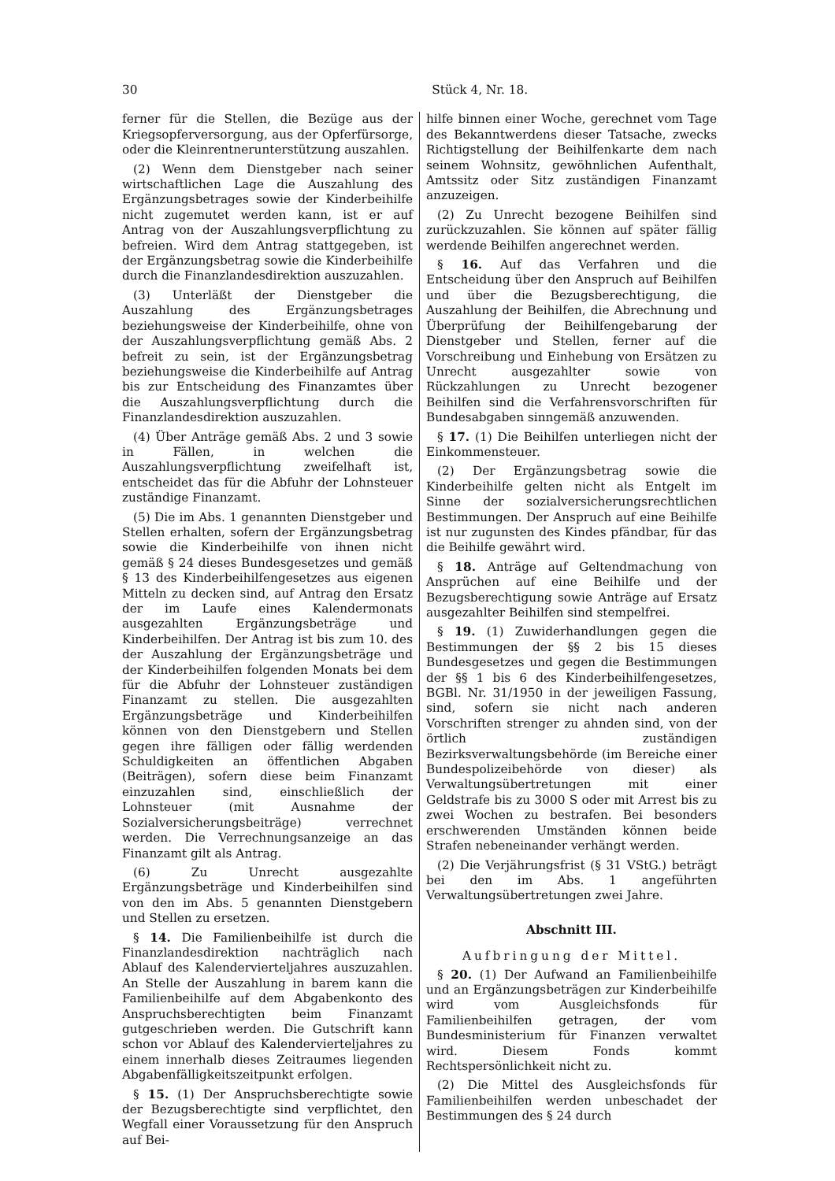30 Stück 4, Nr. 18.
ferner für die Stellen, die Bezüge aus der Kriegsopferversorgung, aus der Opferfürsorge, oder die Kleinrentnerunterstützung auszahlen.
(2) Wenn dem Dienstgeber nach seiner wirtschaftlichen Lage die Auszahlung des Ergänzungsbetrages sowie der Kinderbeihilfe nicht zugemutet werden kann, ist er auf Antrag von der Auszahlungsverpflichtung zu befreien. Wird dem Antrag stattgegeben, ist der Ergänzungsbetrag sowie die Kinderbeihilfe durch die Finanzlandesdirektion auszuzahlen.
(3) Unterläßt der Dienstgeber die Auszahlung des Ergänzungsbetrages beziehungsweise der Kinderbeihilfe, ohne von der Auszahlungsverpflichtung gemäß Abs. 2 befreit zu sein, ist der Ergänzungsbetrag beziehungsweise die Kinderbeihilfe auf Antrag bis zur Entscheidung des Finanzamtes über die Auszahlungsverpflichtung durch die Finanzlandesdirektion auszuzahlen.
(4) Über Anträge gemäß Abs. 2 und 3 sowie in Fällen, in welchen die Auszahlungsverpflichtung zweifelhaft ist, entscheidet das für die Abfuhr der Lohnsteuer zuständige Finanzamt.
(5) Die im Abs. 1 genannten Dienstgeber und Stellen erhalten, sofern der Ergänzungsbetrag sowie die Kinderbeihilfe von ihnen nicht gemäß § 24 dieses Bundesgesetzes und gemäß § 13 des Kinderbeihilfengesetzes aus eigenen Mitteln zu decken sind, auf Antrag den Ersatz der im Laufe eines Kalendermonats ausgezahlten Ergänzungsbeträge und Kinderbeihilfen. Der Antrag ist bis zum 10. des der Auszahlung der Ergänzungsbeträge und der Kinderbeihilfen folgenden Monats bei dem für die Abfuhr der Lohnsteuer zuständigen Finanzamt zu stellen. Die ausgezahlten Ergänzungsbeträge und Kinderbeihilfen können von den Dienstgebern und Stellen gegen ihre fälligen oder fällig werdenden Schuldigkeiten an öffentlichen Abgaben (Beiträgen), sofern diese beim Finanzamt einzuzahlen sind, einschließlich der Lohnsteuer (mit Ausnahme der Sozialversicherungsbeiträge) verrechnet werden. Die Verrechnungsanzeige an das Finanzamt gilt als Antrag.
(6) Zu Unrecht ausgezahlte Ergänzungsbeträge und Kinderbeihilfen sind von den im Abs. 5 genannten Dienstgebern und Stellen zu ersetzen.
§ 14. Die Familienbeihilfe ist durch die Finanzlandesdirektion nachträglich nach Ablauf des Kalendervierteljahres auszuzahlen. An Stelle der Auszahlung in barem kann die Familienbeihilfe auf dem Abgabenkonto des Anspruchsberechtigten beim Finanzamt gutgeschrieben werden. Die Gutschrift kann schon vor Ablauf des Kalendervierteljahres zu einem innerhalb dieses Zeitraumes liegenden Abgabenfälligkeitszeitpunkt erfolgen.
§ 15. (1) Der Anspruchsberechtigte sowie der Bezugsberechtigte sind verpflichtet, den Wegfall einer Voraussetzung für den Anspruch auf Bei-
hilfe binnen einer Woche, gerechnet vom Tage des Bekanntwerdens dieser Tatsache, zwecks Richtigstellung der Beihilfenkarte dem nach seinem Wohnsitz, gewöhnlichen Aufenthalt, Amtssitz oder Sitz zuständigen Finanzamt anzuzeigen.
(2) Zu Unrecht bezogene Beihilfen sind zurückzuzahlen. Sie können auf später fällig werdende Beihilfen angerechnet werden.
§ 16. Auf das Verfahren und die Entscheidung über den Anspruch auf Beihilfen und über die Bezugsberechtigung, die Auszahlung der Beihilfen, die Abrechnung und Überprüfung der Beihilfengebarung der Dienstgeber und Stellen, ferner auf die Vorschreibung und Einhebung von Ersätzen zu Unrecht ausgezahlter sowie von Rückzahlungen zu Unrecht bezogener Beihilfen sind die Verfahrensvorschriften für Bundesabgaben sinngemäß anzuwenden.
§ 17. (1) Die Beihilfen unterliegen nicht der Einkommensteuer.
(2) Der Ergänzungsbetrag sowie die Kinderbeihilfe gelten nicht als Entgelt im Sinne der sozialversicherungsrechtlichen Bestimmungen. Der Anspruch auf eine Beihilfe ist nur zugunsten des Kindes pfändbar, für das die Beihilfe gewährt wird.
§ 18. Anträge auf Geltendmachung von Ansprüchen auf eine Beihilfe und der Bezugsberechtigung sowie Anträge auf Ersatz ausgezahlter Beihilfen sind stempelfrei.
§ 19. (1) Zuwiderhandlungen gegen die Bestimmungen der §§ 2 bis 15 dieses Bundesgesetzes und gegen die Bestimmungen der §§ 1 bis 6 des Kinderbeihilfengesetzes, BGBl. Nr. 31/1950 in der jeweiligen Fassung, sind, sofern sie nicht nach anderen Vorschriften strenger zu ahnden sind, von der örtlich zuständigen Bezirksverwaltungsbehörde (im Bereiche einer Bundespolizeibehörde von dieser) als Verwaltungsübertretungen mit einer Geldstrafe bis zu 3000 S oder mit Arrest bis zu zwei Wochen zu bestrafen. Bei besonders erschwerenden Umständen können beide Strafen nebeneinander verhängt werden.
(2) Die Verjährungsfrist (§ 31 VStG.) beträgt bei den im Abs. 1 angeführten Verwaltungsübertretungen zwei Jahre.
Abschnitt III.
Aufbringung der Mittel.
§ 20. (1) Der Aufwand an Familienbeihilfe und an Ergänzungsbeträgen zur Kinderbeihilfe wird vom Ausgleichsfonds für Familienbeihilfen getragen, der vom Bundesministerium für Finanzen verwaltet wird. Diesem Fonds kommt Rechtspersönlichkeit nicht zu.
(2) Die Mittel des Ausgleichsfonds für Familienbeihilfen werden unbeschadet der Bestimmungen des § 24 durch